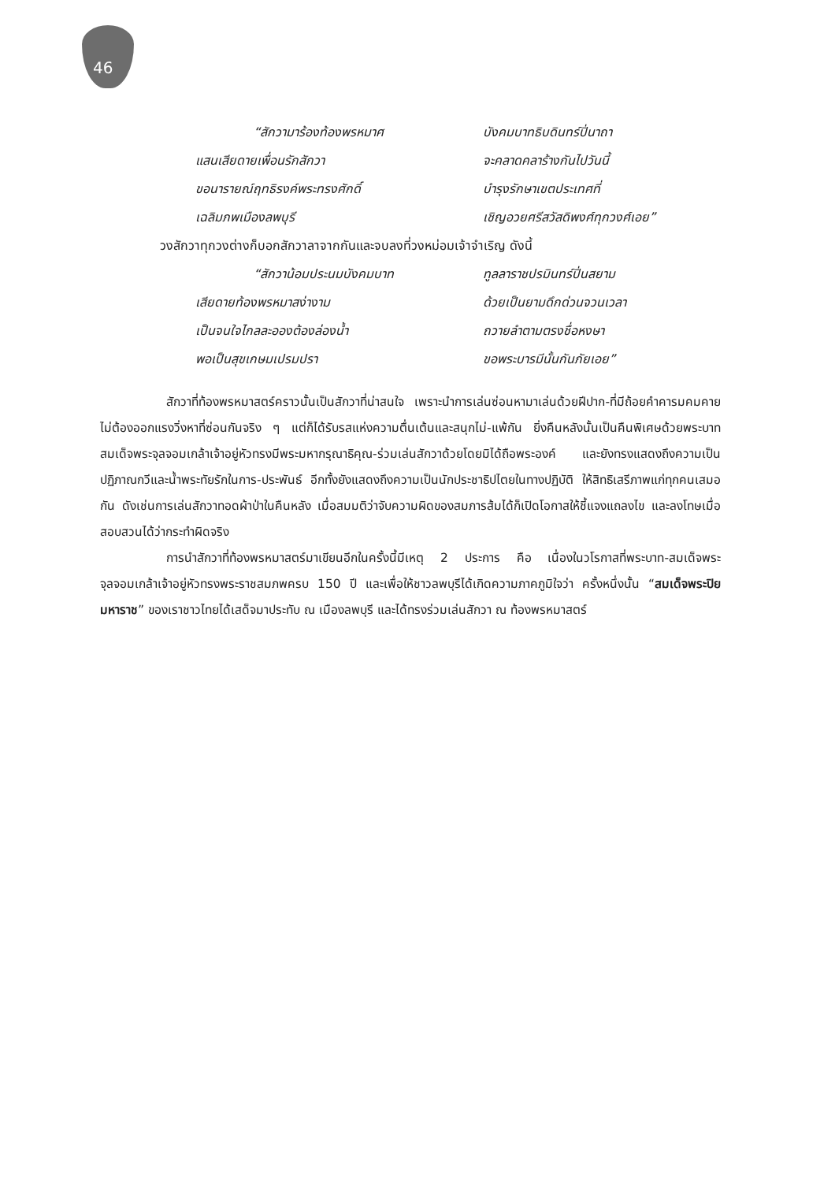46
“สักวามาร้องท้องพรหมาศ บังคมบาทธิบดินทร์ปิ่นาถา
แสนเสียดายเพื่อนรักสักวา จะคลาดคลาร้างกันไปวันนี้
ขอนารายณ์ฤทธิรงค์พระทรงศักดิ์ บำรุงรักษาเขตประเทศที่
เฉลิมภพเมืองลพบุรี เชิญอวยศรีสวัสดิพงศ์ทุกวงศ์เอย”
วงสักวาทุกวงต่างก็บอกสักวาลาจากกันและจบลงที่วงหม่อมเจ้าจำเริญ ดังนี้
“สักวาน้อมประนมบังคมบาท ทูลลาราชปรมินทร์ปิ่นสยาม
เสียดายท้องพรหมาสง่างาม ด้วยเป็นยามดึกด่วนจวนเวลา
เป็นจนใจไกลละอองต้องล่องน้ำ ถวายลำตามตรงชื่อหงษา
พอเป็นสุขเกษมเปรมปรา ขอพระบารมีนั้นกันภัยเอย”
สักวาที่ท้องพรหมาสตร์คราวนั้นเป็นสักวาที่น่าสนใจ เพราะนำการเล่นซ่อนหามาเล่นด้วยฝีปาก-ที่มีถ้อยคำคารมคมคาย ไม่ต้องออกแรงวิ่งหาที่ซ่อนกันจริง ๆ แต่ก็ได้รับรสแห่งความตื่นเต้นและสนุกไม่-แพ้กัน ยิ่งคืนหลังนั้นเป็นคืนพิเศษด้วยพระบาทสมเด็จพระจุลจอมเกล้าเจ้าอยู่หัวทรงมีพระมหากรุณาธิคุณ-ร่วมเล่นสักวาด้วยโดยมิได้ถือพระองค์ และยังทรงแสดงถึงความเป็นปฏิภาณกวีและน้ำพระทัยรักในการ-ประพันธ์ อีกทั้งยังแสดงถึงความเป็นนักประชาธิปไตยในทางปฏิบัติ ให้สิทธิเสรีภาพแก่ทุกคนเสมอกัน ดังเช่นการเล่นสักวาทอดผ้าป่าในคืนหลัง เมื่อสมมติว่าจับความผิดของสมภารส้มได้ก็เปิดโอกาสให้ชี้แจงแถลงไข และลงโทษเมื่อสอบสวนได้ว่ากระทำผิดจริง
การนำสักวาที่ท้องพรหมาสตร์มาเขียนอีกในครั้งนี้มีเหตุ 2 ประการ คือ เนื่องในวโรกาสที่พระบาท-สมเด็จพระจุลจอมเกล้าเจ้าอยู่หัวทรงพระราชสมภพครบ 150 ปี และเพื่อให้ชาวลพบุรีได้เกิดความภาคภูมิใจว่า ครั้งหนึ่งนั้น “สมเด็จพระปิยมหาราช” ของเราชาวไทยได้เสด็จมาประทับ ณ เมืองลพบุรี และได้ทรงร่วมเล่นสักวา ณ ท้องพรหมาสตร์